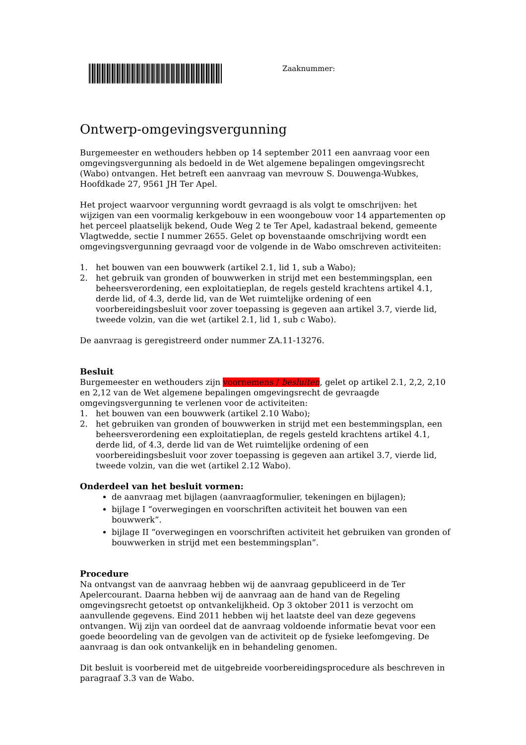Zaaknummer:
Ontwerp-omgevingsvergunning
Burgemeester en wethouders hebben op 14 september 2011 een aanvraag voor een omgevingsvergunning als bedoeld in de Wet algemene bepalingen omgevingsrecht (Wabo) ontvangen. Het betreft een aanvraag van mevrouw S. Douwenga-Wubkes, Hoofdkade 27, 9561 JH Ter Apel.
Het project waarvoor vergunning wordt gevraagd is als volgt te omschrijven: het wijzigen van een voormalig kerkgebouw in een woongebouw voor 14 appartementen op het perceel plaatselijk bekend, Oude Weg 2 te Ter Apel, kadastraal bekend, gemeente Vlagtwedde, sectie I nummer 2655. Gelet op bovenstaande omschrijving wordt een omgevingsvergunning gevraagd voor de volgende in de Wabo omschreven activiteiten:
1. het bouwen van een bouwwerk (artikel 2.1, lid 1, sub a Wabo);
2. het gebruik van gronden of bouwwerken in strijd met een bestemmingsplan, een beheersverordening, een exploitatieplan, de regels gesteld krachtens artikel 4.1, derde lid, of 4.3, derde lid, van de Wet ruimtelijke ordening of een voorbereidingsbesluit voor zover toepassing is gegeven aan artikel 3.7, vierde lid, tweede volzin, van die wet (artikel 2.1, lid 1, sub c Wabo).
De aanvraag is geregistreerd onder nummer ZA.11-13276.
Besluit
Burgemeester en wethouders zijn voornemens / besluiten, gelet op artikel 2.1, 2,2, 2,10 en 2,12 van de Wet algemene bepalingen omgevingsrecht de gevraagde omgevingsvergunning te verlenen voor de activiteiten:
1. het bouwen van een bouwwerk (artikel 2.10 Wabo);
2. het gebruiken van gronden of bouwwerken in strijd met een bestemmingsplan, een beheersverordening een exploitatieplan, de regels gesteld krachtens artikel 4.1, derde lid, of 4.3, derde lid van de Wet ruimtelijke ordening of een voorbereidingsbesluit voor zover toepassing is gegeven aan artikel 3.7, vierde lid, tweede volzin, van die wet (artikel 2.12 Wabo).
Onderdeel van het besluit vormen:
de aanvraag met bijlagen (aanvraagformulier, tekeningen en bijlagen);
bijlage I “overwegingen en voorschriften activiteit het bouwen van een bouwwerk”.
bijlage II “overwegingen en voorschriften activiteit het gebruiken van gronden of bouwwerken in strijd met een bestemmingsplan”.
Procedure
Na ontvangst van de aanvraag hebben wij de aanvraag gepubliceerd in de Ter Apelercourant. Daarna hebben wij de aanvraag aan de hand van de Regeling omgevingsrecht getoetst op ontvankelijkheid. Op 3 oktober 2011 is verzocht om aanvullende gegevens. Eind 2011 hebben wij het laatste deel van deze gegevens ontvangen. Wij zijn van oordeel dat de aanvraag voldoende informatie bevat voor een goede beoordeling van de gevolgen van de activiteit op de fysieke leefomgeving. De aanvraag is dan ook ontvankelijk en in behandeling genomen.
Dit besluit is voorbereid met de uitgebreide voorbereidingsprocedure als beschreven in paragraaf 3.3 van de Wabo.